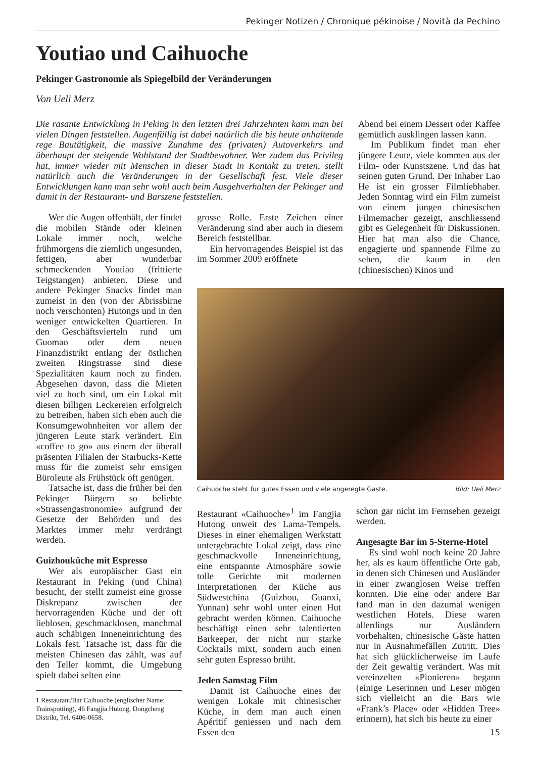Pekinger Notizen / Chronique pékinoise / Novità da Pechino
Youtiao und Caihuoche
Pekinger Gastronomie als Spiegelbild der Veränderungen
Von Ueli Merz
Die rasante Entwicklung in Peking in den letzten drei Jahrzehnten kann man bei vielen Dingen feststellen. Augenfällig ist dabei natürlich die bis heute anhaltende rege Bautätigkeit, die massive Zunahme des (privaten) Autoverkehrs und überhaupt der steigende Wohlstand der Stadtbewohner. Wer zudem das Privileg hat, immer wieder mit Menschen in dieser Stadt in Kontakt zu treten, stellt natürlich auch die Veränderungen in der Gesellschaft fest. Viele dieser Entwicklungen kann man sehr wohl auch beim Ausgehverhalten der Pekinger und damit in der Restaurant- und Barszene feststellen.
Wer die Augen offenhält, der findet die mobilen Stände oder kleinen Lokale immer noch, welche frühmorgens die ziemlich ungesunden, fettigen, aber wunderbar schmeckenden Youtiao (frittierte Teigstangen) anbieten. Diese und andere Pekinger Snacks findet man zumeist in den (von der Abrissbirne noch verschonten) Hutongs und in den weniger entwickelten Quartieren. In den Geschäftsvierteln rund um Guomao oder dem neuen Finanzdistrikt entlang der östlichen zweiten Ringstrasse sind diese Spezialitäten kaum noch zu finden. Abgesehen davon, dass die Mieten viel zu hoch sind, um ein Lokal mit diesen billigen Leckereien erfolgreich zu betreiben, haben sich eben auch die Konsumgewohnheiten vor allem der jüngeren Leute stark verändert. Ein «coffee to go» aus einem der überall präsenten Filialen der Starbucks-Kette muss für die zumeist sehr emsigen Büroleute als Frühstück oft genügen.
Tatsache ist, dass die früher bei den Pekinger Bürgern so beliebte «Strassengastronomie» aufgrund der Gesetze der Behörden und des Marktes immer mehr verdrängt werden.
Guizhouküche mit Espresso
Wer als europäischer Gast ein Restaurant in Peking (und China) besucht, der stellt zumeist eine grosse Diskrepanz zwischen der hervorragenden Küche und der oft lieblosen, geschmacklosen, manchmal auch schäbigen Inneneinrichtung des Lokals fest. Tatsache ist, dass für die meisten Chinesen das zählt, was auf den Teller kommt, die Umgebung spielt dabei selten eine
1 Restaurant/Bar Caihuoche (englischer Name: Trainspotting), 46 Fangjia Hutong, Dongcheng Distrikt, Tel. 6406-0658.
grosse Rolle. Erste Zeichen einer Veränderung sind aber auch in diesem Bereich feststellbar.
Ein hervorragendes Beispiel ist das im Sommer 2009 eröffnete
Abend bei einem Dessert oder Kaffee gemütlich ausklingen lassen kann.
Im Publikum findet man eher jüngere Leute, viele kommen aus der Film- oder Kunstszene. Und das hat seinen guten Grund. Der Inhaber Lao He ist ein grosser Filmliebhaber. Jeden Sonntag wird ein Film zumeist von einem jungen chinesischen Filmemacher gezeigt, anschliessend gibt es Gelegenheit für Diskussionen. Hier hat man also die Chance, engagierte und spannende Filme zu sehen, die kaum in den (chinesischen) Kinos und
Caihuoche steht fur gutes Essen und viele angeregte Gaste. Bild: Ueli Merz
Restaurant «Caihuoche»<sup>1</sup> im Fangjia Hutong unweit des Lama-Tempels. Dieses in einer ehemaligen Werkstatt untergebrachte Lokal zeigt, dass eine geschmackvolle Inneneinrichtung, eine entspannte Atmosphäre sowie tolle Gerichte mit modernen Interpretationen der Küche aus Südwestchina (Guizhou, Guanxi, Yunnan) sehr wohl unter einen Hut gebracht werden können. Caihuoche beschäftigt einen sehr talentierten Barkeeper, der nicht nur starke Cocktails mixt, sondern auch einen sehr guten Espresso brüht.
Jeden Samstag Film
Damit ist Caihuoche eines der wenigen Lokale mit chinesischer Küche, in dem man auch einen Apéritif geniessen und nach dem Essen den
schon gar nicht im Fernsehen gezeigt werden.
Angesagte Bar im 5-Sterne-Hotel
Es sind wohl noch keine 20 Jahre her, als es kaum öffentliche Orte gab, in denen sich Chinesen und Ausländer in einer zwanglosen Weise treffen konnten. Die eine oder andere Bar fand man in den dazumal wenigen westlichen Hotels. Diese waren allerdings nur Ausländern vorbehalten, chinesische Gäste hatten nur in Ausnahmefällen Zutritt. Dies hat sich glücklicherweise im Laufe der Zeit gewaltig verändert. Was mit vereinzelten «Pionieren» begann (einige Leserinnen und Leser mögen sich vielleicht an die Bars wie «Frank’s Place» oder «Hidden Tree» erinnern), hat sich bis heute zu einer
15